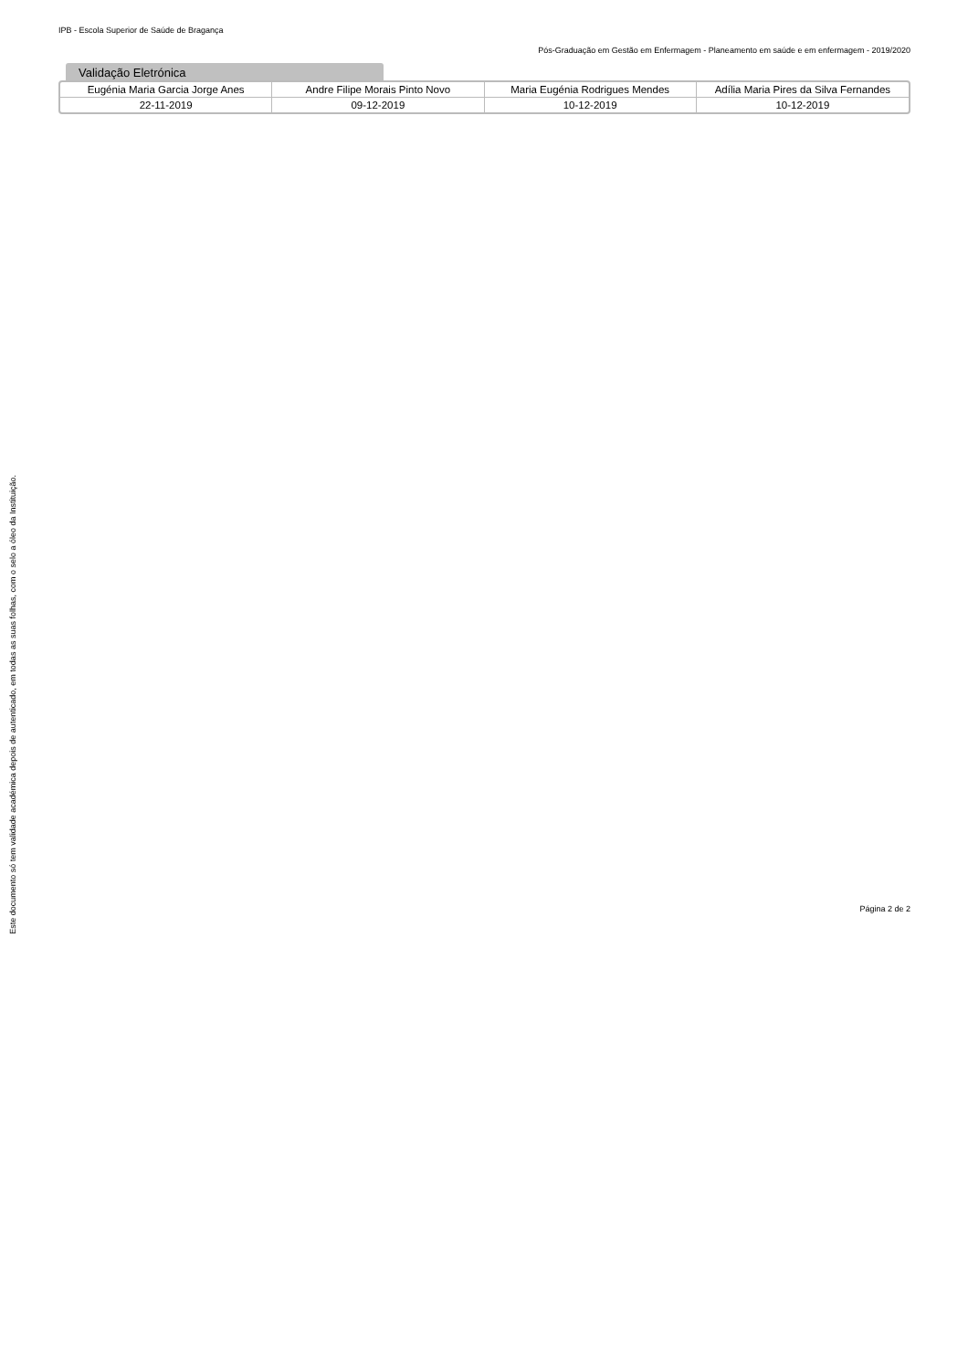Este documento só tem validade académica depois de autenticado, em todas as suas folhas, com o selo a óleo da Instituição.
IPB - Escola Superior de Saúde de Bragança
Pós-Graduação em Gestão em Enfermagem - Planeamento em saúde e em enfermagem - 2019/2020
Validação Eletrónica
| Eugénia Maria Garcia Jorge Anes | Andre Filipe Morais Pinto Novo | Maria Eugénia Rodrigues Mendes | Adília Maria Pires da Silva Fernandes |
| --- | --- | --- | --- |
| 22-11-2019 | 09-12-2019 | 10-12-2019 | 10-12-2019 |
Página 2 de 2